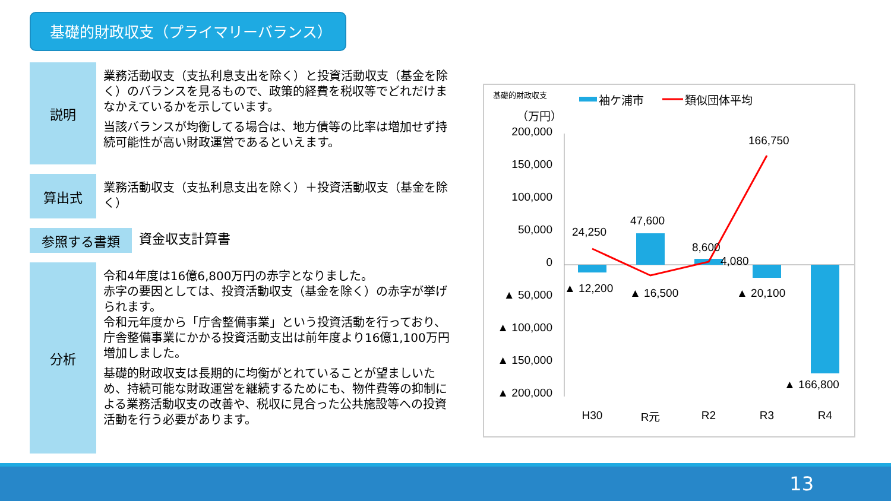基礎的財政収支（プライマリーバランス）
説明
業務活動収支（支払利息支出を除く）と投資活動収支（基金を除く）のバランスを見るもので、政策的経費を税収等でどれだけまなかえているかを示しています。
当該バランスが均衡してる場合は、地方債等の比率は増加せず持続可能性が高い財政運営であるといえます。
算出式
業務活動収支（支払利息支出を除く）＋投資活動収支（基金を除く）
参照する書類
資金収支計算書
分析
令和4年度は16億6,800万円の赤字となりました。
赤字の要因としては、投資活動収支（基金を除く）の赤字が挙げられます。
令和元年度から「庁舎整備事業」という投資活動を行っており、庁舎整備事業にかかる投資活動支出は前年度より16億1,100万円増加しました。
基礎的財政収支は長期的に均衡がとれていることが望ましいため、持続可能な財政運営を継続するためにも、物件費等の抑制による業務活動収支の改善や、税収に見合った公共施設等への投資活動を行う必要があります。
基礎的財政収支
袖ケ浦市
類似団体平均
（万円）
200,000
150,000
100,000
50,000
0
▲ 50,000
▲ 100,000
▲ 150,000
▲ 200,000
24,250
47,600
8,600
4,080
166,750
▲ 12,200
▲ 16,500
▲ 20,100
▲ 166,800
H30
R元
R2
R3
R4
13